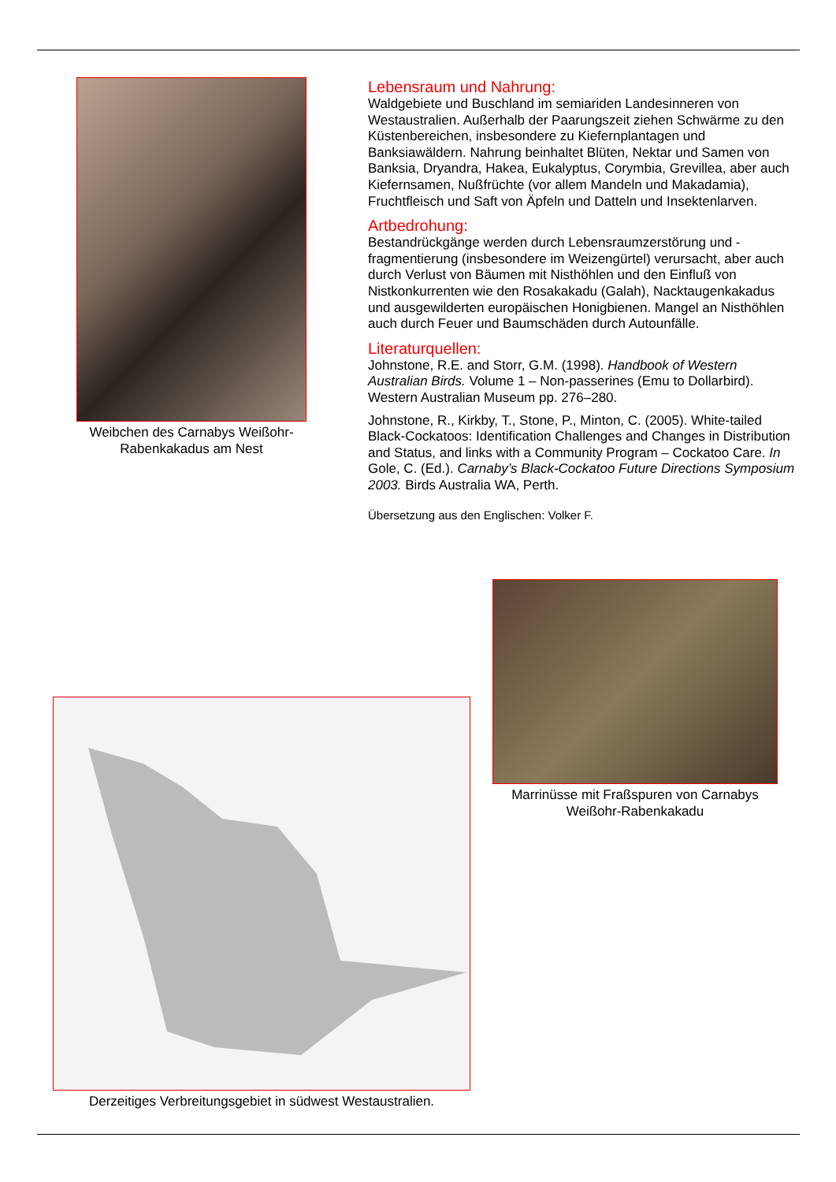Weibchen des Carnabys Weißohr-Rabenkakadus am Nest
Lebensraum und Nahrung:
Waldgebiete und Buschland im semiariden Landesinneren von Westaustralien. Außerhalb der Paarungszeit ziehen Schwärme zu den Küstenbereichen, insbesondere zu Kiefernplantagen und Banksiawäldern. Nahrung beinhaltet Blüten, Nektar und Samen von Banksia, Dryandra, Hakea, Eukalyptus, Corymbia, Grevillea, aber auch Kiefernsamen, Nußfrüchte (vor allem Mandeln und Makadamia), Fruchtfleisch und Saft von Äpfeln und Datteln und Insektenlarven.
Artbedrohung:
Bestandrückgänge werden durch Lebensraumzerstörung und -fragmentierung (insbesondere im Weizengürtel) verursacht, aber auch durch Verlust von Bäumen mit Nisthöhlen und den Einfluß von Nistkonkurrenten wie den Rosakakadu (Galah), Nacktaugenkakadus und ausgewilderten europäischen Honigbienen. Mangel an Nisthöhlen auch durch Feuer und Baumschäden durch Autounfälle.
Literaturquellen:
Johnstone, R.E. and Storr, G.M. (1998). Handbook of Western Australian Birds. Volume 1 – Non-passerines (Emu to Dollarbird). Western Australian Museum pp. 276–280.
Johnstone, R., Kirkby, T., Stone, P., Minton, C. (2005). White-tailed Black-Cockatoos: Identification Challenges and Changes in Distribution and Status, and links with a Community Program – Cockatoo Care. In Gole, C. (Ed.). Carnaby’s Black-Cockatoo Future Directions Symposium 2003. Birds Australia WA, Perth.
Übersetzung aus den Englischen: Volker F.
Marrinüsse mit Fraßspuren von Carnabys Weißohr-Rabenkakadu
Derzeitiges Verbreitungsgebiet in südwest Westaustralien.